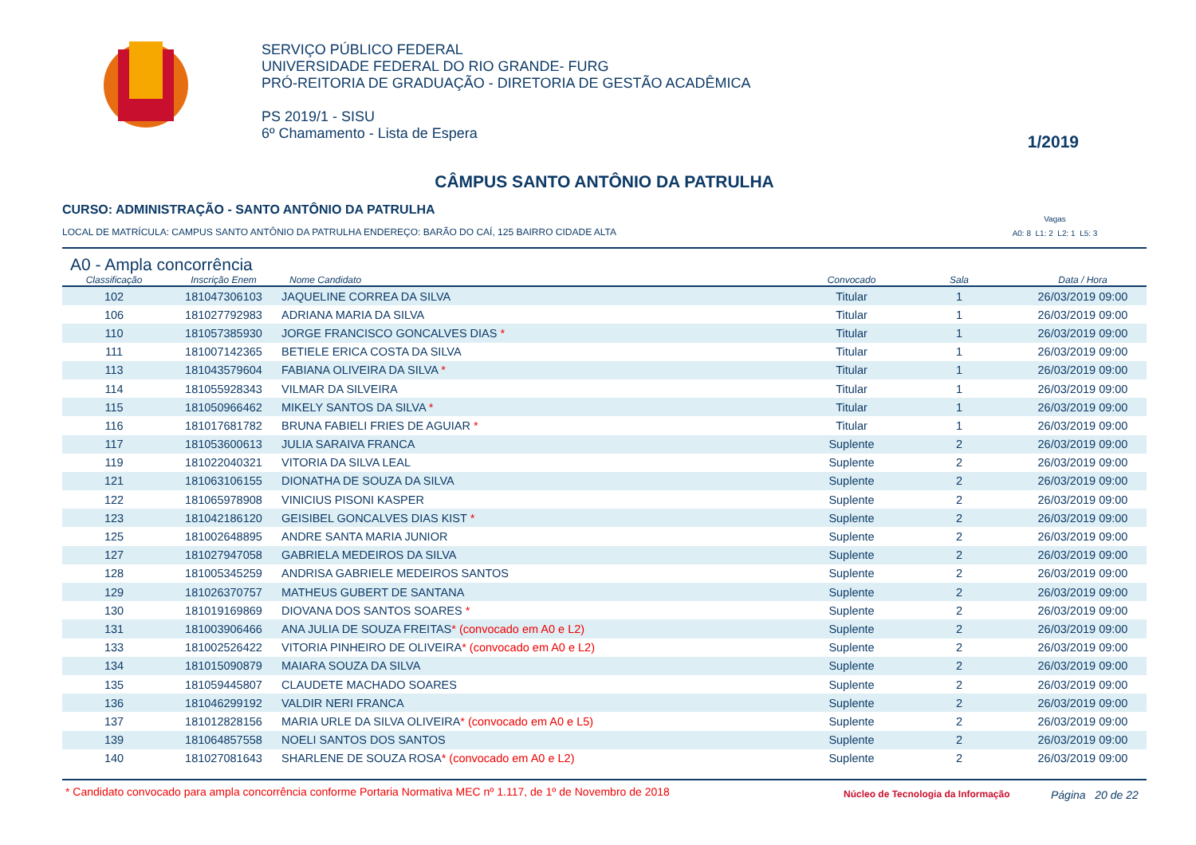SERVIÇO PÚBLICO FEDERAL
UNIVERSIDADE FEDERAL DO RIO GRANDE- FURG
PRÓ-REITORIA DE GRADUAÇÃO - DIRETORIA DE GESTÃO ACADÊMICA
PS 2019/1 - SISU
6º Chamamento - Lista de Espera
1/2019
CÂMPUS SANTO ANTÔNIO DA PATRULHA
CURSO: ADMINISTRAÇÃO - SANTO ANTÔNIO DA PATRULHA
LOCAL DE MATRÍCULA: CAMPUS SANTO ANTÔNIO DA PATRULHA ENDEREÇO: BARÃO DO CAÍ, 125 BAIRRO CIDADE ALTA
Vagas
A0: 8 L1: 2 L2: 1 L5: 3
A0 - Ampla concorrência
| Classificação | Inscrição Enem | Nome Candidato | Convocado | Sala | Data / Hora |
| --- | --- | --- | --- | --- | --- |
| 102 | 181047306103 | JAQUELINE CORREA DA SILVA | Titular | 1 | 26/03/2019 09:00 |
| 106 | 181027792983 | ADRIANA MARIA DA SILVA | Titular | 1 | 26/03/2019 09:00 |
| 110 | 181057385930 | JORGE FRANCISCO GONCALVES DIAS * | Titular | 1 | 26/03/2019 09:00 |
| 111 | 181007142365 | BETIELE ERICA COSTA DA SILVA | Titular | 1 | 26/03/2019 09:00 |
| 113 | 181043579604 | FABIANA OLIVEIRA DA SILVA * | Titular | 1 | 26/03/2019 09:00 |
| 114 | 181055928343 | VILMAR DA SILVEIRA | Titular | 1 | 26/03/2019 09:00 |
| 115 | 181050966462 | MIKELY SANTOS DA SILVA * | Titular | 1 | 26/03/2019 09:00 |
| 116 | 181017681782 | BRUNA FABIELI FRIES DE AGUIAR * | Titular | 1 | 26/03/2019 09:00 |
| 117 | 181053600613 | JULIA SARAIVA FRANCA | Suplente | 2 | 26/03/2019 09:00 |
| 119 | 181022040321 | VITORIA DA SILVA LEAL | Suplente | 2 | 26/03/2019 09:00 |
| 121 | 181063106155 | DIONATHA DE SOUZA DA SILVA | Suplente | 2 | 26/03/2019 09:00 |
| 122 | 181065978908 | VINICIUS PISONI KASPER | Suplente | 2 | 26/03/2019 09:00 |
| 123 | 181042186120 | GEISIBEL GONCALVES DIAS KIST * | Suplente | 2 | 26/03/2019 09:00 |
| 125 | 181002648895 | ANDRE SANTA MARIA JUNIOR | Suplente | 2 | 26/03/2019 09:00 |
| 127 | 181027947058 | GABRIELA MEDEIROS DA SILVA | Suplente | 2 | 26/03/2019 09:00 |
| 128 | 181005345259 | ANDRISA GABRIELE MEDEIROS SANTOS | Suplente | 2 | 26/03/2019 09:00 |
| 129 | 181026370757 | MATHEUS GUBERT DE SANTANA | Suplente | 2 | 26/03/2019 09:00 |
| 130 | 181019169869 | DIOVANA DOS SANTOS SOARES * | Suplente | 2 | 26/03/2019 09:00 |
| 131 | 181003906466 | ANA JULIA DE SOUZA FREITAS * (convocado em A0 e L2) | Suplente | 2 | 26/03/2019 09:00 |
| 133 | 181002526422 | VITORIA PINHEIRO DE OLIVEIRA * (convocado em A0 e L2) | Suplente | 2 | 26/03/2019 09:00 |
| 134 | 181015090879 | MAIARA SOUZA DA SILVA | Suplente | 2 | 26/03/2019 09:00 |
| 135 | 181059445807 | CLAUDETE MACHADO SOARES | Suplente | 2 | 26/03/2019 09:00 |
| 136 | 181046299192 | VALDIR NERI FRANCA | Suplente | 2 | 26/03/2019 09:00 |
| 137 | 181012828156 | MARIA URLE DA SILVA OLIVEIRA * (convocado em A0 e L5) | Suplente | 2 | 26/03/2019 09:00 |
| 139 | 181064857558 | NOELI SANTOS DOS SANTOS | Suplente | 2 | 26/03/2019 09:00 |
| 140 | 181027081643 | SHARLENE DE SOUZA ROSA * (convocado em A0 e L2) | Suplente | 2 | 26/03/2019 09:00 |
* Candidato convocado para ampla concorrência conforme Portaria Normativa MEC nº 1.117, de 1º de Novembro de 2018
Núcleo de Tecnologia da Informação
Página 20 de 22